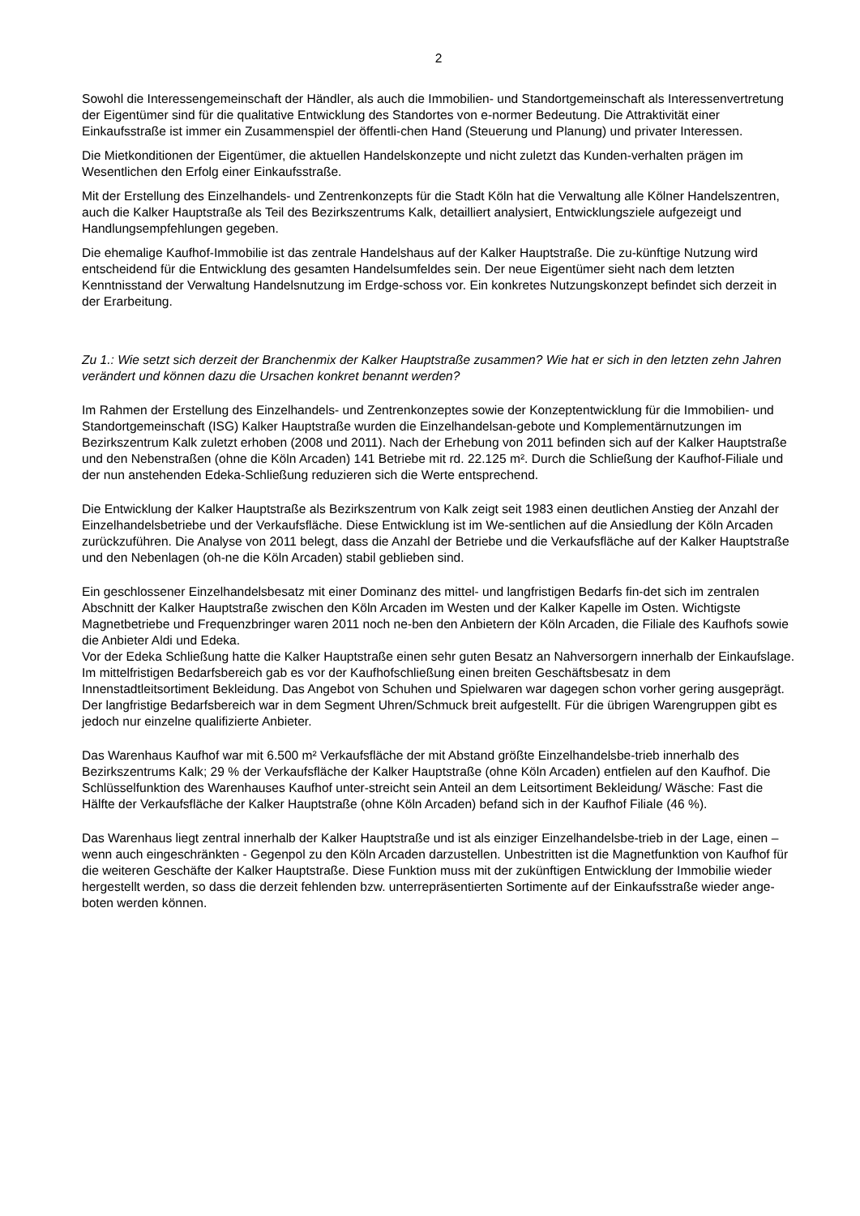2
Sowohl die Interessengemeinschaft der Händler, als auch die Immobilien- und Standortgemeinschaft als Interessenvertretung der Eigentümer sind für die qualitative Entwicklung des Standortes von e-normer Bedeutung. Die Attraktivität einer Einkaufsstraße ist immer ein Zusammenspiel der öffentli-chen Hand (Steuerung und Planung) und privater Interessen.
Die Mietkonditionen der Eigentümer, die aktuellen Handelskonzepte und nicht zuletzt das Kunden-verhalten prägen im Wesentlichen den Erfolg einer Einkaufsstraße.
Mit der Erstellung des Einzelhandels- und Zentrenkonzepts für die Stadt Köln hat die Verwaltung alle Kölner Handelszentren, auch die Kalker Hauptstraße als Teil des Bezirkszentrums Kalk, detailliert analysiert, Entwicklungsziele aufgezeigt und Handlungsempfehlungen gegeben.
Die ehemalige Kaufhof-Immobilie ist das zentrale Handelshaus auf der Kalker Hauptstraße. Die zu-künftige Nutzung wird entscheidend für die Entwicklung des gesamten Handelsumfeldes sein. Der neue Eigentümer sieht nach dem letzten Kenntnisstand der Verwaltung Handelsnutzung im Erdge-schoss vor. Ein konkretes Nutzungskonzept befindet sich derzeit in der Erarbeitung.
Zu 1.: Wie setzt sich derzeit der Branchenmix der Kalker Hauptstraße zusammen? Wie hat er sich in den letzten zehn Jahren verändert und können dazu die Ursachen konkret benannt werden?
Im Rahmen der Erstellung des Einzelhandels- und Zentrenkonzeptes sowie der Konzeptentwicklung für die Immobilien- und Standortgemeinschaft (ISG) Kalker Hauptstraße wurden die Einzelhandelsan-gebote und Komplementärnutzungen im Bezirkszentrum Kalk zuletzt erhoben (2008 und 2011). Nach der Erhebung von 2011 befinden sich auf der Kalker Hauptstraße und den Nebenstraßen (ohne die Köln Arcaden) 141 Betriebe mit rd. 22.125 m². Durch die Schließung der Kaufhof-Filiale und der nun anstehenden Edeka-Schließung reduzieren sich die Werte entsprechend.
Die Entwicklung der Kalker Hauptstraße als Bezirkszentrum von Kalk zeigt seit 1983 einen deutlichen Anstieg der Anzahl der Einzelhandelsbetriebe und der Verkaufsfläche. Diese Entwicklung ist im We-sentlichen auf die Ansiedlung der Köln Arcaden zurückzuführen. Die Analyse von 2011 belegt, dass die Anzahl der Betriebe und die Verkaufsfläche auf der Kalker Hauptstraße und den Nebenlagen (oh-ne die Köln Arcaden) stabil geblieben sind.
Ein geschlossener Einzelhandelsbesatz mit einer Dominanz des mittel- und langfristigen Bedarfs fin-det sich im zentralen Abschnitt der Kalker Hauptstraße zwischen den Köln Arcaden im Westen und der Kalker Kapelle im Osten. Wichtigste Magnetbetriebe und Frequenzbringer waren 2011 noch ne-ben den Anbietern der Köln Arcaden, die Filiale des Kaufhofs sowie die Anbieter Aldi und Edeka.
Vor der Edeka Schließung hatte die Kalker Hauptstraße einen sehr guten Besatz an Nahversorgern innerhalb der Einkaufslage. Im mittelfristigen Bedarfsbereich gab es vor der Kaufhofschließung einen breiten Geschäftsbesatz in dem Innenstadtleitsortiment Bekleidung. Das Angebot von Schuhen und Spielwaren war dagegen schon vorher gering ausgeprägt. Der langfristige Bedarfsbereich war in dem Segment Uhren/Schmuck breit aufgestellt. Für die übrigen Warengruppen gibt es jedoch nur einzelne qualifizierte Anbieter.
Das Warenhaus Kaufhof war mit 6.500 m² Verkaufsfläche der mit Abstand größte Einzelhandelsbe-trieb innerhalb des Bezirkszentrums Kalk; 29 % der Verkaufsfläche der Kalker Hauptstraße (ohne Köln Arcaden) entfielen auf den Kaufhof. Die Schlüsselfunktion des Warenhauses Kaufhof unter-streicht sein Anteil an dem Leitsortiment Bekleidung/ Wäsche: Fast die Hälfte der Verkaufsfläche der Kalker Hauptstraße (ohne Köln Arcaden) befand sich in der Kaufhof Filiale (46 %).
Das Warenhaus liegt zentral innerhalb der Kalker Hauptstraße und ist als einziger Einzelhandelsbe-trieb in der Lage, einen – wenn auch eingeschränkten - Gegenpol zu den Köln Arcaden darzustellen. Unbestritten ist die Magnetfunktion von Kaufhof für die weiteren Geschäfte der Kalker Hauptstraße. Diese Funktion muss mit der zukünftigen Entwicklung der Immobilie wieder hergestellt werden, so dass die derzeit fehlenden bzw. unterrepräsentierten Sortimente auf der Einkaufsstraße wieder ange-boten werden können.